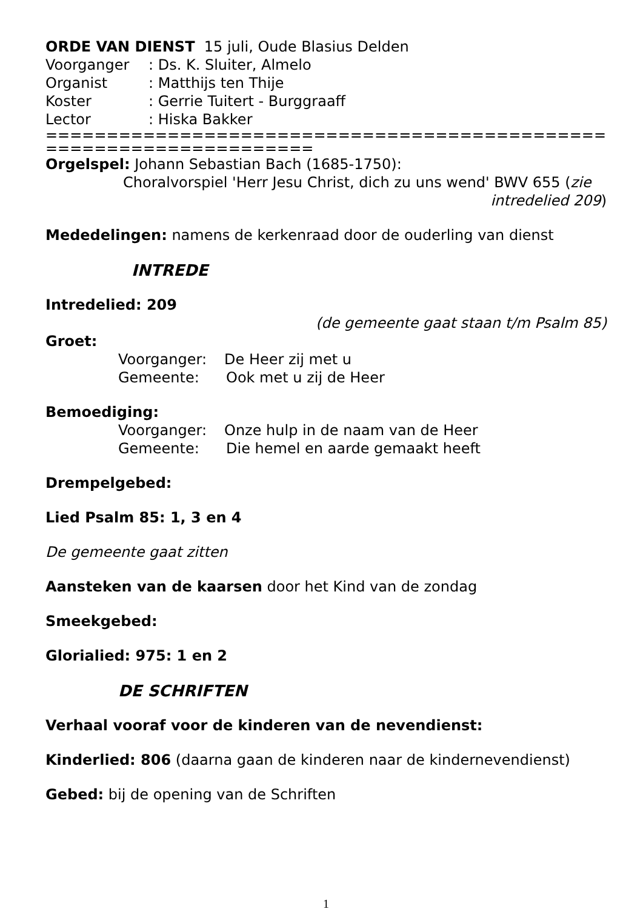ORDE VAN DIENST 15 juli, Oude Blasius Delden
Voorganger: Ds. K. Sluiter, Almelo
Organist: Matthijs ten Thije
Koster: Gerrie Tuitert - Burggraaff
Lector: Hiska Bakker
====================================================================
Orgelspel: Johann Sebastian Bach (1685-1750):
Choralvorspiel 'Herr Jesu Christ, dich zu uns wend' BWV 655 (zie
intredelied 209)
Mededelingen: namens de kerkenraad door de ouderling van dienst
INTREDE
Intredelied: 209
(de gemeente gaat staan t/m Psalm 85)
Groet:
Voorganger: De Heer zij met u
Gemeente: Ook met u zij de Heer
Bemoediging:
Voorganger: Onze hulp in de naam van de Heer
Gemeente: Die hemel en aarde gemaakt heeft
Drempelgebed:
Lied Psalm 85: 1, 3 en 4
De gemeente gaat zitten
Aansteken van de kaarsen door het Kind van de zondag
Smeekgebed:
Glorialied: 975: 1 en 2
DE SCHRIFTEN
Verhaal vooraf voor de kinderen van de nevendienst:
Kinderlied: 806 (daarna gaan de kinderen naar de kindernevendienst)
Gebed: bij de opening van de Schriften
1